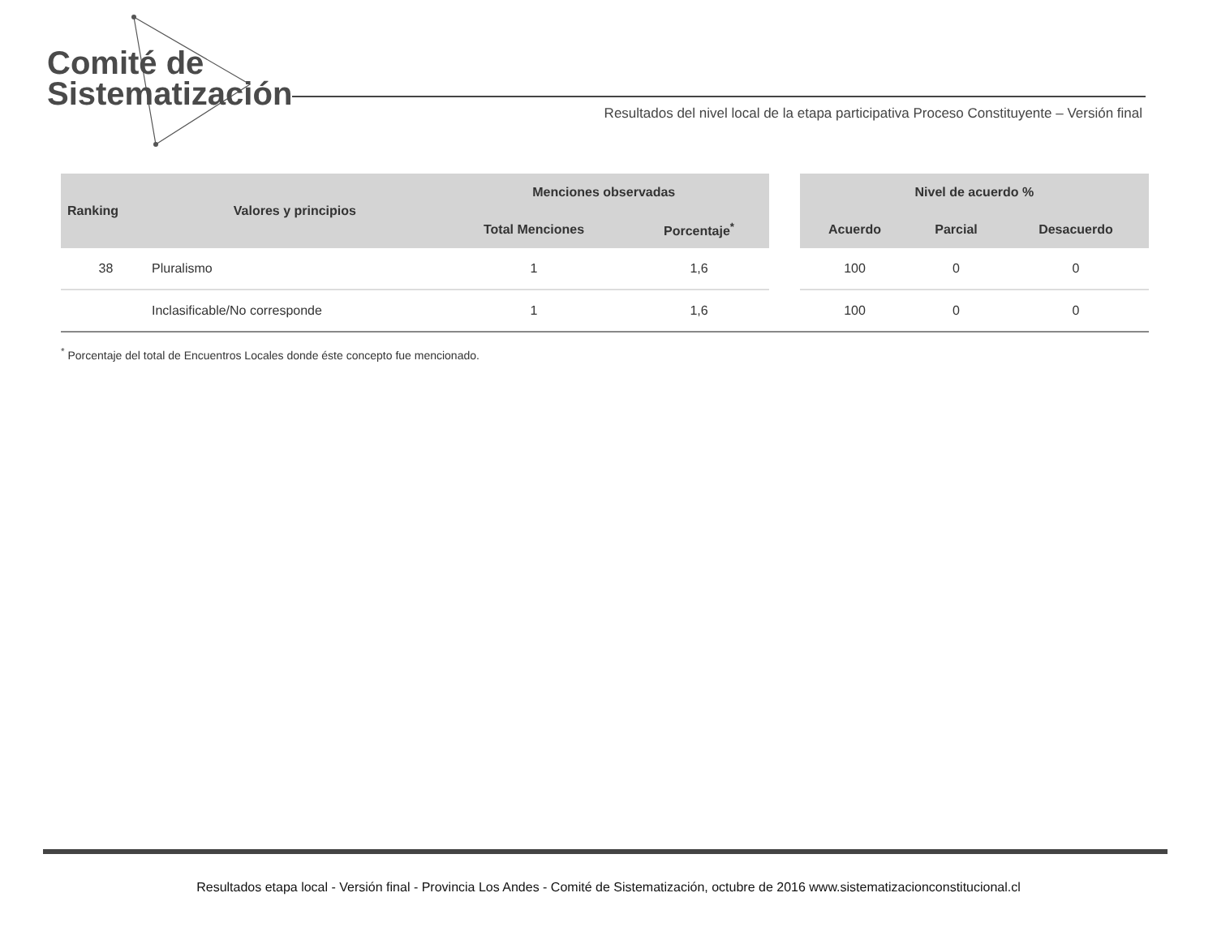Comité de
Sistematización
Resultados del nivel local de la etapa participativa Proceso Constituyente – Versión final
| Ranking | Valores y principios | Menciones observadas | | | Nivel de acuerdo % | | |
| --- | --- | --- | --- | --- | --- | --- | --- |
| | | Total Menciones | Porcentaje<sup>*</sup> | | Acuerdo | Parcial | Desacuerdo |
| 38 | Pluralismo | 1 | 1,6 | | 100 | 0 | 0 |
| | Inclasificable/No corresponde | 1 | 1,6 | | 100 | 0 | 0 |
<sup>*</sup> Porcentaje del total de Encuentros Locales donde éste concepto fue mencionado.
Resultados etapa local - Versión final - Provincia Los Andes - Comité de Sistematización, octubre de 2016 www.sistematizacionconstitucional.cl